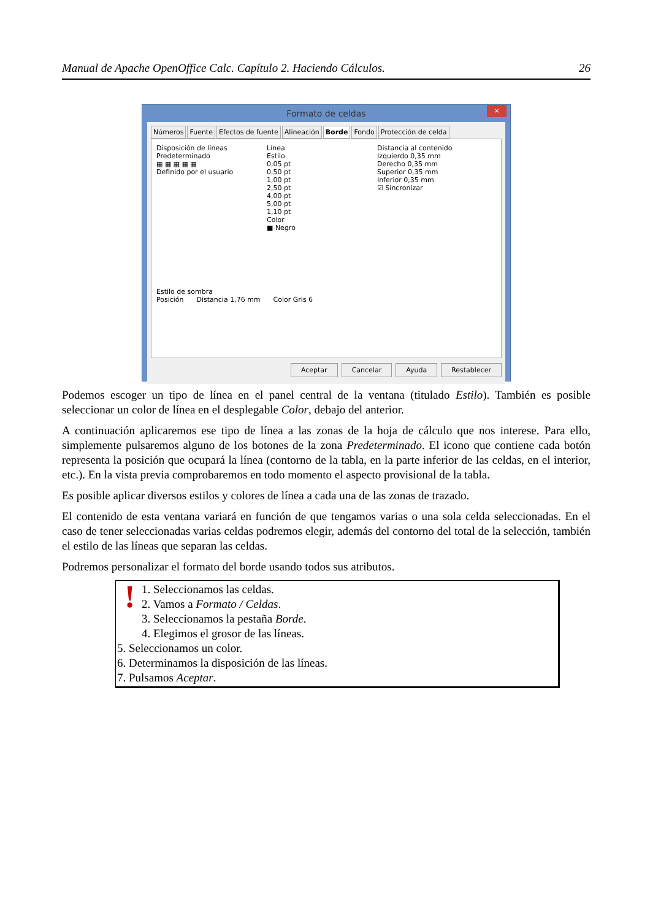Manual de Apache OpenOffice Calc. Capítulo 2. Haciendo Cálculos. 26
Formato de celdas
×
Números Fuente Efectos de fuente Alineación Borde Fondo Protección de celda
Disposición de líneas
Predeterminado
▦ ▦ ▦ ▦ ▦
Definido por el usuario
Línea
Estilo
0,05 pt
0,50 pt
1,00 pt
2,50 pt
4,00 pt
5,00 pt
1,10 pt
Color
■ Negro
Distancia al contenido
Izquierdo 0,35 mm
Derecho 0,35 mm
Superior 0,35 mm
Inferior 0,35 mm
☑ Sincronizar
Estilo de sombra
Posición Distancia 1,76 mm Color Gris 6
Aceptar Cancelar Ayuda Restablecer
Podemos escoger un tipo de línea en el panel central de la ventana (titulado Estilo). También es posible seleccionar un color de línea en el desplegable Color, debajo del anterior.
A continuación aplicaremos ese tipo de línea a las zonas de la hoja de cálculo que nos interese. Para ello, simplemente pulsaremos alguno de los botones de la zona Predeterminado. El icono que contiene cada botón representa la posición que ocupará la línea (contorno de la tabla, en la parte inferior de las celdas, en el interior, etc.). En la vista previa comprobaremos en todo momento el aspecto provisional de la tabla.
Es posible aplicar diversos estilos y colores de línea a cada una de las zonas de trazado.
El contenido de esta ventana variará en función de que tengamos varias o una sola celda seleccionadas. En el caso de tener seleccionadas varias celdas podremos elegir, además del contorno del total de la selección, también el estilo de las líneas que separan las celdas.
Podremos personalizar el formato del borde usando todos sus atributos.
!
1. Seleccionamos las celdas.
2. Vamos a Formato / Celdas.
3. Seleccionamos la pestaña Borde.
4. Elegimos el grosor de las líneas.
5. Seleccionamos un color.
6. Determinamos la disposición de las líneas.
7. Pulsamos Aceptar.